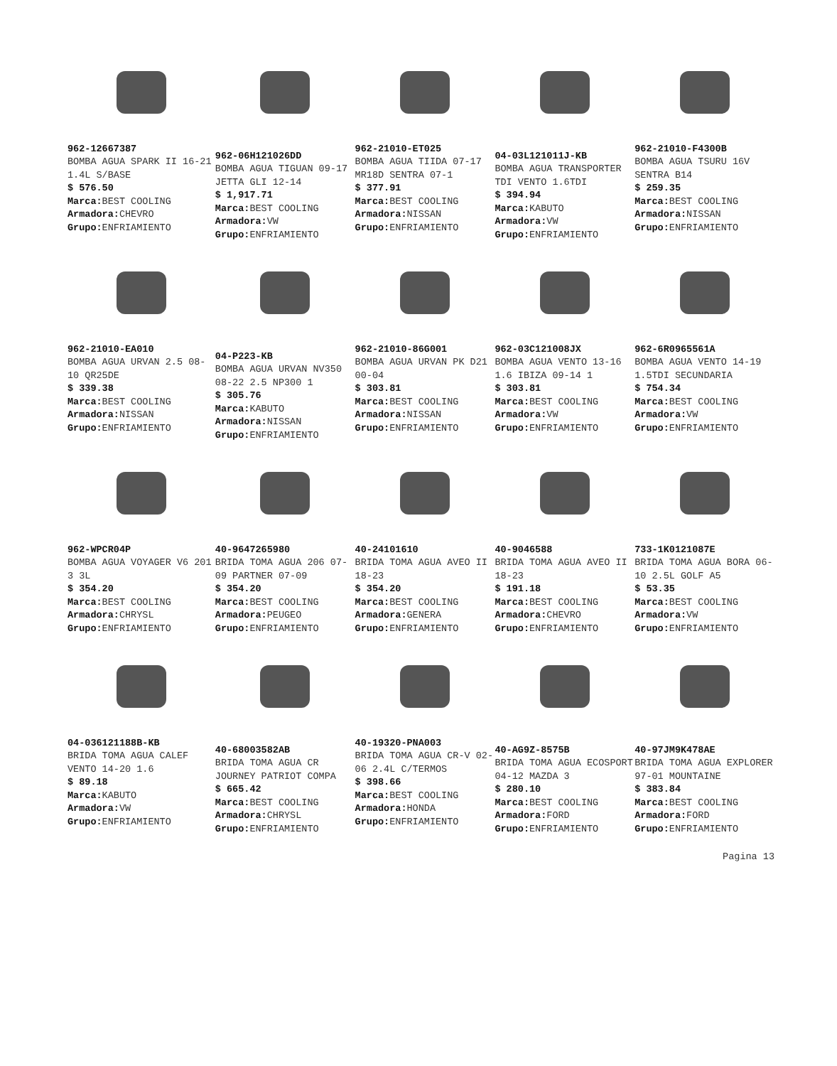962-12667387
BOMBA AGUA SPARK II 16-21 1.4L S/BASE
$ 576.50
Marca: BEST COOLING
Armadora: CHEVRO
Grupo: ENFRIAMIENTO
962-06H121026DD
BOMBA AGUA TIGUAN 09-17 JETTA GLI 12-14
$ 1,917.71
Marca: BEST COOLING
Armadora: VW
Grupo: ENFRIAMIENTO
962-21010-ET025
BOMBA AGUA TIIDA 07-17 MR18D SENTRA 07-1
$ 377.91
Marca: BEST COOLING
Armadora: NISSAN
Grupo: ENFRIAMIENTO
04-03L121011J-KB
BOMBA AGUA TRANSPORTER TDI VENTO 1.6TDI
$ 394.94
Marca: KABUTO
Armadora: VW
Grupo: ENFRIAMIENTO
962-21010-F4300B
BOMBA AGUA TSURU 16V SENTRA B14
$ 259.35
Marca: BEST COOLING
Armadora: NISSAN
Grupo: ENFRIAMIENTO
962-21010-EA010
BOMBA AGUA URVAN 2.5 08-10 QR25DE
$ 339.38
Marca: BEST COOLING
Armadora: NISSAN
Grupo: ENFRIAMIENTO
04-P223-KB
BOMBA AGUA URVAN NV350 08-22 2.5 NP300 1
$ 305.76
Marca: KABUTO
Armadora: NISSAN
Grupo: ENFRIAMIENTO
962-21010-86G001
BOMBA AGUA URVAN PK D21 00-04
$ 303.81
Marca: BEST COOLING
Armadora: NISSAN
Grupo: ENFRIAMIENTO
962-03C121008JX
BOMBA AGUA VENTO 13-16 1.6 IBIZA 09-14 1
$ 303.81
Marca: BEST COOLING
Armadora: VW
Grupo: ENFRIAMIENTO
962-6R0965561A
BOMBA AGUA VENTO 14-19 1.5TDI SECUNDARIA
$ 754.34
Marca: BEST COOLING
Armadora: VW
Grupo: ENFRIAMIENTO
962-WPCR04P
BOMBA AGUA VOYAGER V6 201 3 3L
$ 354.20
Marca: BEST COOLING
Armadora: CHRYSL
Grupo: ENFRIAMIENTO
40-9647265980
BRIDA TOMA AGUA 206 07-09 PARTNER 07-09
$ 354.20
Marca: BEST COOLING
Armadora: PEUGEO
Grupo: ENFRIAMIENTO
40-24101610
BRIDA TOMA AGUA AVEO II 18-23
$ 354.20
Marca: BEST COOLING
Armadora: GENERA
Grupo: ENFRIAMIENTO
40-9046588
BRIDA TOMA AGUA AVEO II 18-23
$ 191.18
Marca: BEST COOLING
Armadora: CHEVRO
Grupo: ENFRIAMIENTO
733-1K0121087E
BRIDA TOMA AGUA BORA 06-10 2.5L GOLF A5
$ 53.35
Marca: BEST COOLING
Armadora: VW
Grupo: ENFRIAMIENTO
04-036121188B-KB
BRIDA TOMA AGUA CALEF VENTO 14-20 1.6
$ 89.18
Marca: KABUTO
Armadora: VW
Grupo: ENFRIAMIENTO
40-68003582AB
BRIDA TOMA AGUA CR JOURNEY PATRIOT COMPA
$ 665.42
Marca: BEST COOLING
Armadora: CHRYSL
Grupo: ENFRIAMIENTO
40-19320-PNA003
BRIDA TOMA AGUA CR-V 02-06 2.4L C/TERMOS
$ 398.66
Marca: BEST COOLING
Armadora: HONDA
Grupo: ENFRIAMIENTO
40-AG9Z-8575B
BRIDA TOMA AGUA ECOSPORT 04-12 MAZDA 3
$ 280.10
Marca: BEST COOLING
Armadora: FORD
Grupo: ENFRIAMIENTO
40-97JM9K478AE
BRIDA TOMA AGUA EXPLORER 97-01 MOUNTAINE
$ 383.84
Marca: BEST COOLING
Armadora: FORD
Grupo: ENFRIAMIENTO
Pagina 13